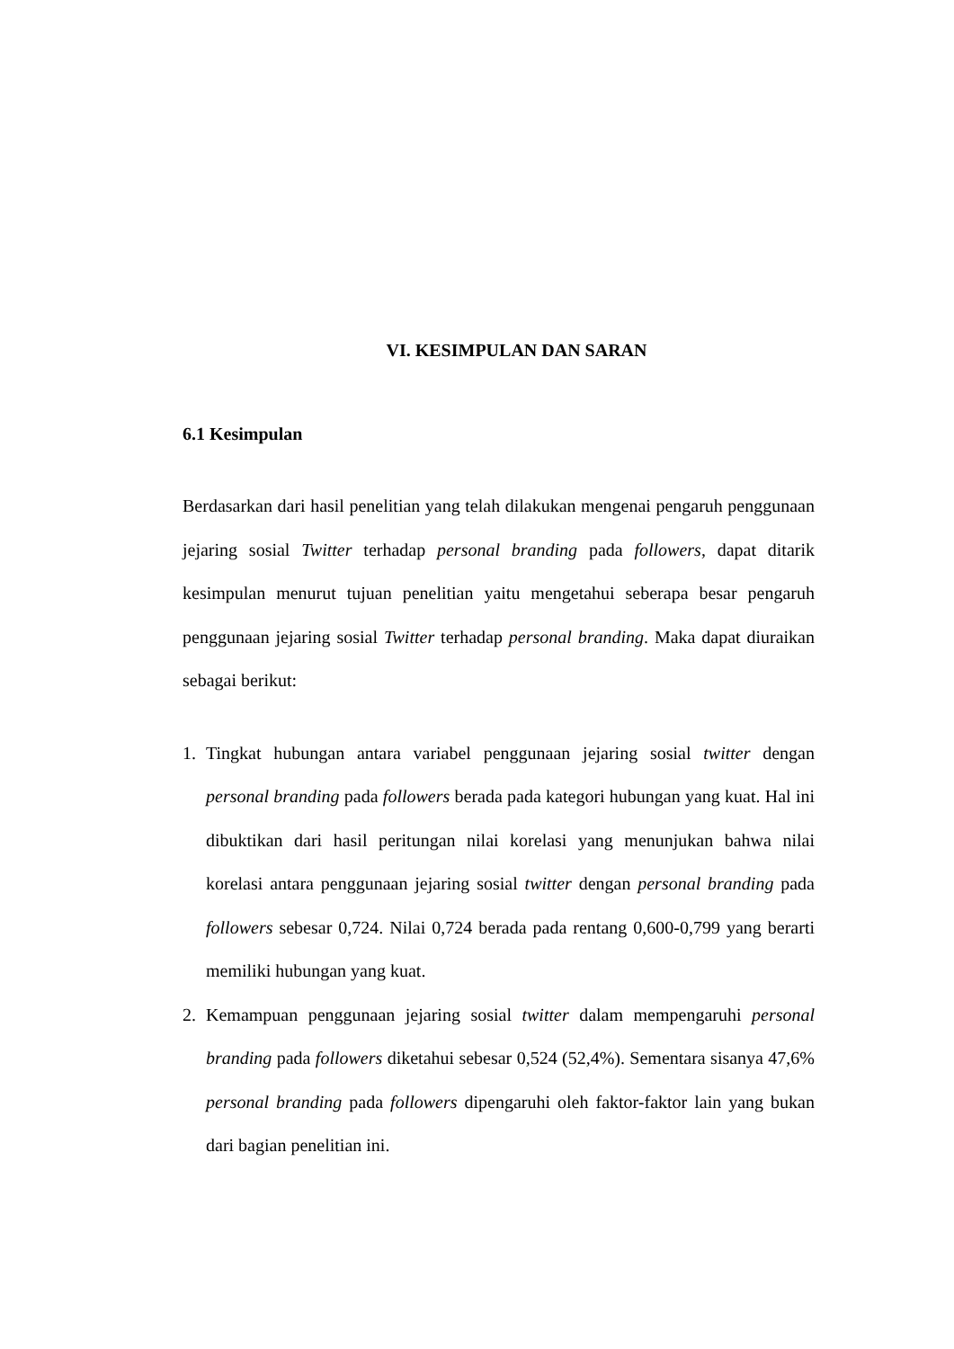VI. KESIMPULAN DAN SARAN
6.1 Kesimpulan
Berdasarkan dari hasil penelitian yang telah dilakukan mengenai pengaruh penggunaan jejaring sosial Twitter terhadap personal branding pada followers, dapat ditarik kesimpulan menurut tujuan penelitian yaitu mengetahui seberapa besar pengaruh penggunaan jejaring sosial Twitter terhadap personal branding. Maka dapat diuraikan sebagai berikut:
1. Tingkat hubungan antara variabel penggunaan jejaring sosial twitter dengan personal branding pada followers berada pada kategori hubungan yang kuat. Hal ini dibuktikan dari hasil peritungan nilai korelasi yang menunjukan bahwa nilai korelasi antara penggunaan jejaring sosial twitter dengan personal branding pada followers sebesar 0,724. Nilai 0,724 berada pada rentang 0,600-0,799 yang berarti memiliki hubungan yang kuat.
2. Kemampuan penggunaan jejaring sosial twitter dalam mempengaruhi personal branding pada followers diketahui sebesar 0,524 (52,4%). Sementara sisanya 47,6% personal branding pada followers dipengaruhi oleh faktor-faktor lain yang bukan dari bagian penelitian ini.